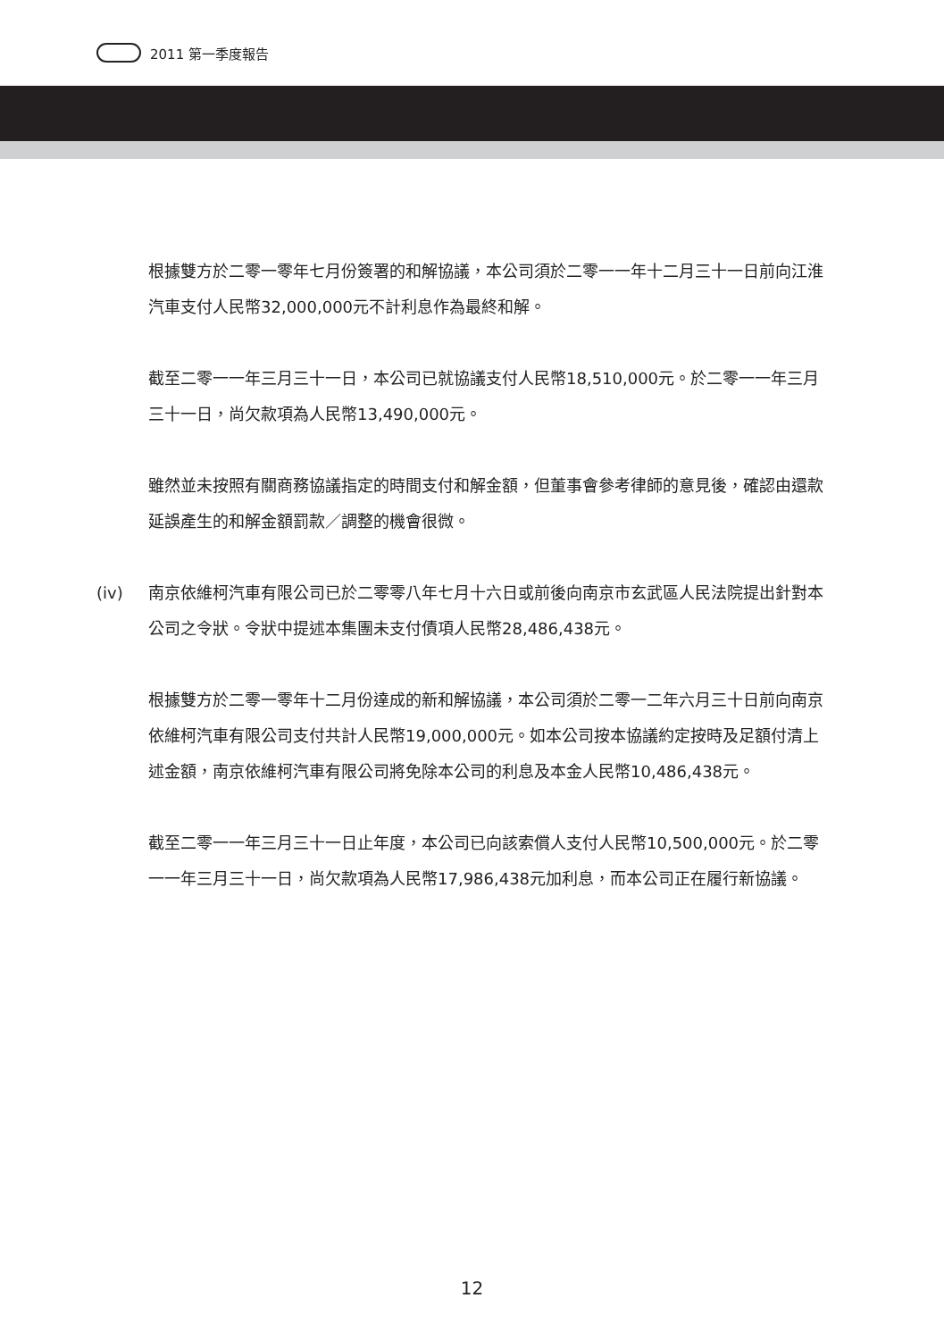2011 第一季度報告
根據雙方於二零一零年七月份簽署的和解協議，本公司須於二零一一年十二月三十一日前向江淮汽車支付人民幣32,000,000元不計利息作為最終和解。
截至二零一一年三月三十一日，本公司已就協議支付人民幣18,510,000元。於二零一一年三月三十一日，尚欠款項為人民幣13,490,000元。
雖然並未按照有關商務協議指定的時間支付和解金額，但董事會參考律師的意見後，確認由還款延誤產生的和解金額罰款／調整的機會很微。
(iv) 南京依維柯汽車有限公司已於二零零八年七月十六日或前後向南京市玄武區人民法院提出針對本公司之令狀。令狀中提述本集團未支付債項人民幣28,486,438元。
根據雙方於二零一零年十二月份達成的新和解協議，本公司須於二零一二年六月三十日前向南京依維柯汽車有限公司支付共計人民幣19,000,000元。如本公司按本協議約定按時及足額付清上述金額，南京依維柯汽車有限公司將免除本公司的利息及本金人民幣10,486,438元。
截至二零一一年三月三十一日止年度，本公司已向該索償人支付人民幣10,500,000元。於二零一一年三月三十一日，尚欠款項為人民幣17,986,438元加利息，而本公司正在履行新協議。
12